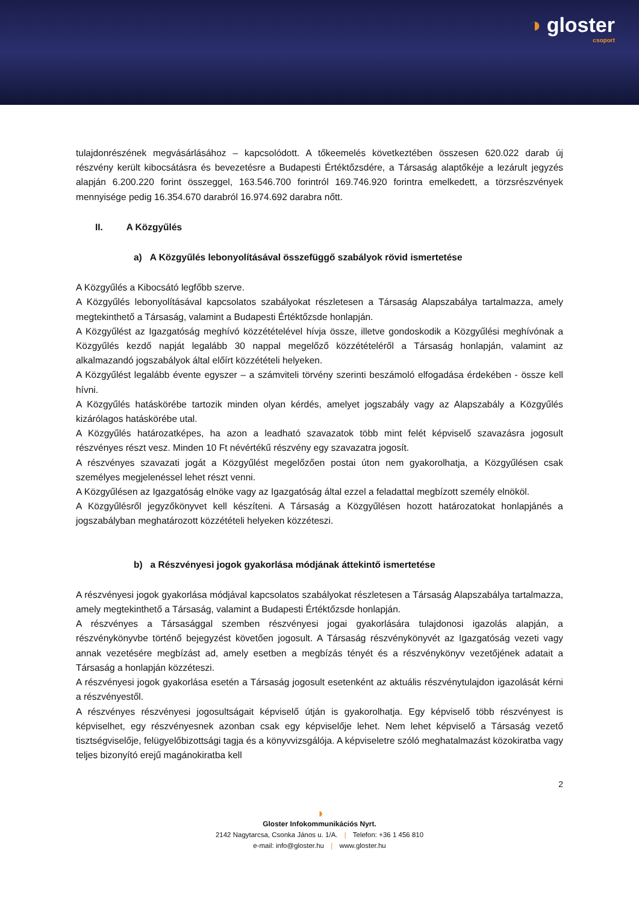◑ gloster
csoport
tulajdonrészének megvásárlásához – kapcsolódott. A tőkeemelés következtében összesen 620.022 darab új részvény került kibocsátásra és bevezetésre a Budapesti Értéktőzsdére, a Társaság alaptőkéje a lezárult jegyzés alapján 6.200.220 forint összeggel, 163.546.700 forintról 169.746.920 forintra emelkedett, a törzsrészvények mennyisége pedig 16.354.670 darabról 16.974.692 darabra nőtt.
II. A Közgyűlés
a) A Közgyűlés lebonyolításával összefüggő szabályok rövid ismertetése
A Közgyűlés a Kibocsátó legfőbb szerve.
A Közgyűlés lebonyolításával kapcsolatos szabályokat részletesen a Társaság Alapszabálya tartalmazza, amely megtekinthető a Társaság, valamint a Budapesti Értéktőzsde honlapján.
A Közgyűlést az Igazgatóság meghívó közzétételével hívja össze, illetve gondoskodik a Közgyűlési meghívónak a Közgyűlés kezdő napját legalább 30 nappal megelőző közzétételéről a Társaság honlapján, valamint az alkalmazandó jogszabályok által előírt közzétételi helyeken.
A Közgyűlést legalább évente egyszer – a számviteli törvény szerinti beszámoló elfogadása érdekében - össze kell hívni.
A Közgyűlés hatáskörébe tartozik minden olyan kérdés, amelyet jogszabály vagy az Alapszabály a Közgyűlés kizárólagos hatáskörébe utal.
A Közgyűlés határozatképes, ha azon a leadható szavazatok több mint felét képviselő szavazásra jogosult részvényes részt vesz. Minden 10 Ft névértékű részvény egy szavazatra jogosít.
A részvényes szavazati jogát a Közgyűlést megelőzően postai úton nem gyakorolhatja, a Közgyűlésen csak személyes megjelenéssel lehet részt venni.
A Közgyűlésen az Igazgatóság elnöke vagy az Igazgatóság által ezzel a feladattal megbízott személy elnököl.
A Közgyűlésről jegyzőkönyvet kell készíteni. A Társaság a Közgyűlésen hozott határozatokat honlapjánés a jogszabályban meghatározott közzétételi helyeken közzéteszi.
b) a Részvényesi jogok gyakorlása módjának áttekintő ismertetése
A részvényesi jogok gyakorlása módjával kapcsolatos szabályokat részletesen a Társaság Alapszabálya tartalmazza, amely megtekinthető a Társaság, valamint a Budapesti Értéktőzsde honlapján.
A részvényes a Társasággal szemben részvényesi jogai gyakorlására tulajdonosi igazolás alapján, a részvénykönyvbe történő bejegyzést követően jogosult. A Társaság részvénykönyvét az Igazgatóság vezeti vagy annak vezetésére megbízást ad, amely esetben a megbízás tényét és a részvénykönyv vezetőjének adatait a Társaság a honlapján közzéteszi.
A részvényesi jogok gyakorlása esetén a Társaság jogosult esetenként az aktuális részvénytulajdon igazolását kérni a részvényestől.
A részvényes részvényesi jogosultságait képviselő útján is gyakorolhatja. Egy képviselő több részvényest is képviselhet, egy részvényesnek azonban csak egy képviselője lehet. Nem lehet képviselő a Társaság vezető tisztségviselője, felügyelőbizottsági tagja és a könyvvizsgálója. A képviseletre szóló meghatalmazást közokiratba vagy teljes bizonyító erejű magánokiratba kell
2
◑
Gloster Infokommunikációs Nyrt.
2142 Nagytarcsa, Csonka János u. 1/A. | Telefon: +36 1 456 810
e-mail: info@gloster.hu | www.gloster.hu